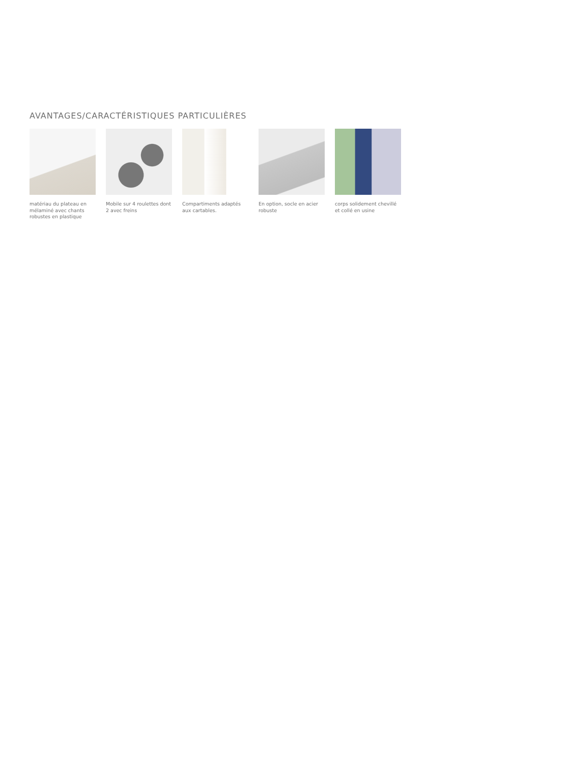AVANTAGES/CARACTÉRISTIQUES PARTICULIÈRES
matériau du plateau en mélaminé avec chants robustes en plastique
Mobile sur 4 roulettes dont 2 avec freins
Compartiments adaptés aux cartables.
En option, socle en acier robuste
corps solidement chevillé et collé en usine